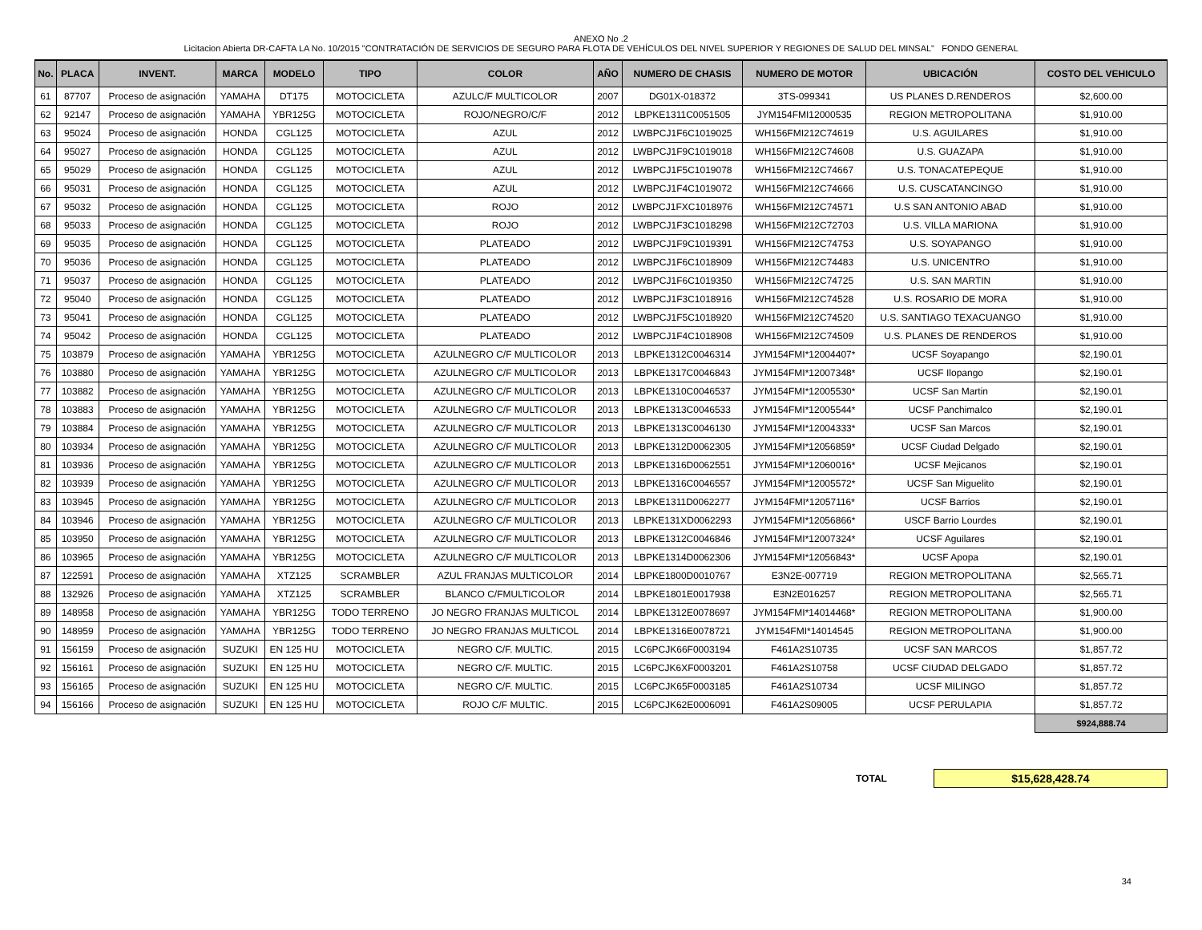ANEXO No .2
Licitacion Abierta DR-CAFTA LA No. 10/2015 "CONTRATACIÓN DE SERVICIOS DE SEGURO PARA FLOTA DE VEHÍCULOS DEL NIVEL SUPERIOR Y REGIONES DE SALUD DEL MINSAL" FONDO GENERAL
| No. | PLACA | INVENT. | MARCA | MODELO | TIPO | COLOR | AÑO | NUMERO DE CHASIS | NUMERO DE MOTOR | UBICACIÓN | COSTO DEL VEHICULO |
| --- | --- | --- | --- | --- | --- | --- | --- | --- | --- | --- | --- |
| 61 | 87707 | Proceso de asignación | YAMAHA | DT175 | MOTOCICLETA | AZULC/F MULTICOLOR | 2007 | DG01X-018372 | 3TS-099341 | US PLANES D.RENDEROS | $2,600.00 |
| 62 | 92147 | Proceso de asignación | YAMAHA | YBR125G | MOTOCICLETA | ROJO/NEGRO/C/F | 2012 | LBPKE1311C0051505 | JYM154FMI12000535 | REGION METROPOLITANA | $1,910.00 |
| 63 | 95024 | Proceso de asignación | HONDA | CGL125 | MOTOCICLETA | AZUL | 2012 | LWBPCJ1F6C1019025 | WH156FMI212C74619 | U.S. AGUILARES | $1,910.00 |
| 64 | 95027 | Proceso de asignación | HONDA | CGL125 | MOTOCICLETA | AZUL | 2012 | LWBPCJ1F9C1019018 | WH156FMI212C74608 | U.S. GUAZAPA | $1,910.00 |
| 65 | 95029 | Proceso de asignación | HONDA | CGL125 | MOTOCICLETA | AZUL | 2012 | LWBPCJ1F5C1019078 | WH156FMI212C74667 | U.S. TONACATEPEQUE | $1,910.00 |
| 66 | 95031 | Proceso de asignación | HONDA | CGL125 | MOTOCICLETA | AZUL | 2012 | LWBPCJ1F4C1019072 | WH156FMI212C74666 | U.S. CUSCATANCINGO | $1,910.00 |
| 67 | 95032 | Proceso de asignación | HONDA | CGL125 | MOTOCICLETA | ROJO | 2012 | LWBPCJ1FXC1018976 | WH156FMI212C74571 | U.S SAN ANTONIO ABAD | $1,910.00 |
| 68 | 95033 | Proceso de asignación | HONDA | CGL125 | MOTOCICLETA | ROJO | 2012 | LWBPCJ1F3C1018298 | WH156FMI212C72703 | U.S. VILLA MARIONA | $1,910.00 |
| 69 | 95035 | Proceso de asignación | HONDA | CGL125 | MOTOCICLETA | PLATEADO | 2012 | LWBPCJ1F9C1019391 | WH156FMI212C74753 | U.S. SOYAPANGO | $1,910.00 |
| 70 | 95036 | Proceso de asignación | HONDA | CGL125 | MOTOCICLETA | PLATEADO | 2012 | LWBPCJ1F6C1018909 | WH156FMI212C74483 | U.S. UNICENTRO | $1,910.00 |
| 71 | 95037 | Proceso de asignación | HONDA | CGL125 | MOTOCICLETA | PLATEADO | 2012 | LWBPCJ1F6C1019350 | WH156FMI212C74725 | U.S. SAN MARTIN | $1,910.00 |
| 72 | 95040 | Proceso de asignación | HONDA | CGL125 | MOTOCICLETA | PLATEADO | 2012 | LWBPCJ1F3C1018916 | WH156FMI212C74528 | U.S. ROSARIO DE MORA | $1,910.00 |
| 73 | 95041 | Proceso de asignación | HONDA | CGL125 | MOTOCICLETA | PLATEADO | 2012 | LWBPCJ1F5C1018920 | WH156FMI212C74520 | U.S. SANTIAGO TEXACUANGO | $1,910.00 |
| 74 | 95042 | Proceso de asignación | HONDA | CGL125 | MOTOCICLETA | PLATEADO | 2012 | LWBPCJ1F4C1018908 | WH156FMI212C74509 | U.S. PLANES DE RENDEROS | $1,910.00 |
| 75 | 103879 | Proceso de asignación | YAMAHA | YBR125G | MOTOCICLETA | AZULNEGRO C/F MULTICOLOR | 2013 | LBPKE1312C0046314 | JYM154FMI*12004407* | UCSF Soyapango | $2,190.01 |
| 76 | 103880 | Proceso de asignación | YAMAHA | YBR125G | MOTOCICLETA | AZULNEGRO C/F MULTICOLOR | 2013 | LBPKE1317C0046843 | JYM154FMI*12007348* | UCSF Ilopango | $2,190.01 |
| 77 | 103882 | Proceso de asignación | YAMAHA | YBR125G | MOTOCICLETA | AZULNEGRO C/F MULTICOLOR | 2013 | LBPKE1310C0046537 | JYM154FMI*12005530* | UCSF San Martin | $2,190.01 |
| 78 | 103883 | Proceso de asignación | YAMAHA | YBR125G | MOTOCICLETA | AZULNEGRO C/F MULTICOLOR | 2013 | LBPKE1313C0046533 | JYM154FMI*12005544* | UCSF Panchimalco | $2,190.01 |
| 79 | 103884 | Proceso de asignación | YAMAHA | YBR125G | MOTOCICLETA | AZULNEGRO C/F MULTICOLOR | 2013 | LBPKE1313C0046130 | JYM154FMI*12004333* | UCSF San Marcos | $2,190.01 |
| 80 | 103934 | Proceso de asignación | YAMAHA | YBR125G | MOTOCICLETA | AZULNEGRO C/F MULTICOLOR | 2013 | LBPKE1312D0062305 | JYM154FMI*12056859* | UCSF Ciudad Delgado | $2,190.01 |
| 81 | 103936 | Proceso de asignación | YAMAHA | YBR125G | MOTOCICLETA | AZULNEGRO C/F MULTICOLOR | 2013 | LBPKE1316D0062551 | JYM154FMI*12060016* | UCSF Mejicanos | $2,190.01 |
| 82 | 103939 | Proceso de asignación | YAMAHA | YBR125G | MOTOCICLETA | AZULNEGRO C/F MULTICOLOR | 2013 | LBPKE1316C0046557 | JYM154FMI*12005572* | UCSF San Miguelito | $2,190.01 |
| 83 | 103945 | Proceso de asignación | YAMAHA | YBR125G | MOTOCICLETA | AZULNEGRO C/F MULTICOLOR | 2013 | LBPKE1311D0062277 | JYM154FMI*12057116* | UCSF Barrios | $2,190.01 |
| 84 | 103946 | Proceso de asignación | YAMAHA | YBR125G | MOTOCICLETA | AZULNEGRO C/F MULTICOLOR | 2013 | LBPKE131XD0062293 | JYM154FMI*12056866* | USCF Barrio Lourdes | $2,190.01 |
| 85 | 103950 | Proceso de asignación | YAMAHA | YBR125G | MOTOCICLETA | AZULNEGRO C/F MULTICOLOR | 2013 | LBPKE1312C0046846 | JYM154FMI*12007324* | UCSF Aguilares | $2,190.01 |
| 86 | 103965 | Proceso de asignación | YAMAHA | YBR125G | MOTOCICLETA | AZULNEGRO C/F MULTICOLOR | 2013 | LBPKE1314D0062306 | JYM154FMI*12056843* | UCSF Apopa | $2,190.01 |
| 87 | 122591 | Proceso de asignación | YAMAHA | XTZ125 | SCRAMBLER | AZUL FRANJAS MULTICOLOR | 2014 | LBPKE1800D0010767 | E3N2E-007719 | REGION METROPOLITANA | $2,565.71 |
| 88 | 132926 | Proceso de asignación | YAMAHA | XTZ125 | SCRAMBLER | BLANCO C/FMULTICOLOR | 2014 | LBPKE1801E0017938 | E3N2E016257 | REGION METROPOLITANA | $2,565.71 |
| 89 | 148958 | Proceso de asignación | YAMAHA | YBR125G | TODO TERRENO | JO NEGRO FRANJAS MULTICOL | 2014 | LBPKE1312E0078697 | JYM154FMI*14014468* | REGION METROPOLITANA | $1,900.00 |
| 90 | 148959 | Proceso de asignación | YAMAHA | YBR125G | TODO TERRENO | JO NEGRO FRANJAS MULTICOL | 2014 | LBPKE1316E0078721 | JYM154FMI*14014545 | REGION METROPOLITANA | $1,900.00 |
| 91 | 156159 | Proceso de asignación | SUZUKI | EN 125 HU | MOTOCICLETA | NEGRO C/F. MULTIC. | 2015 | LC6PCJK66F0003194 | F461A2S10735 | UCSF SAN MARCOS | $1,857.72 |
| 92 | 156161 | Proceso de asignación | SUZUKI | EN 125 HU | MOTOCICLETA | NEGRO C/F. MULTIC. | 2015 | LC6PCJK6XF0003201 | F461A2S10758 | UCSF CIUDAD DELGADO | $1,857.72 |
| 93 | 156165 | Proceso de asignación | SUZUKI | EN 125 HU | MOTOCICLETA | NEGRO C/F. MULTIC. | 2015 | LC6PCJK65F0003185 | F461A2S10734 | UCSF MILINGO | $1,857.72 |
| 94 | 156166 | Proceso de asignación | SUZUKI | EN 125 HU | MOTOCICLETA | ROJO C/F MULTIC. | 2015 | LC6PCJK62E0006091 | F461A2S09005 | UCSF PERULAPIA | $1,857.72 |
| | | | | | | | | | | | $924,888.74 |
TOTAL
$15,628,428.74
34